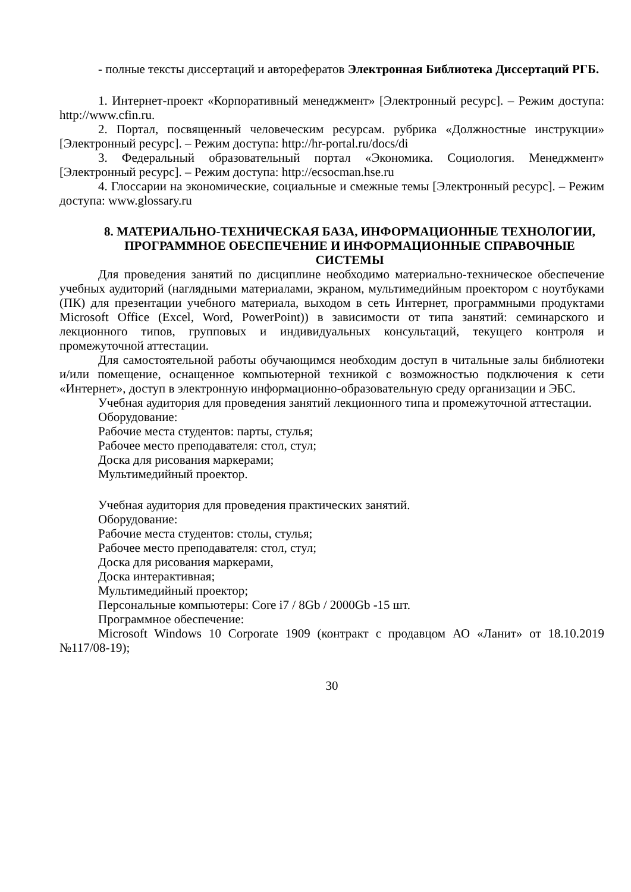- полные тексты диссертаций и авторефератов Электронная Библиотека Диссертаций РГБ.
1. Интернет-проект «Корпоративный менеджмент» [Электронный ресурс]. – Режим доступа: http://www.cfin.ru.
2. Портал, посвященный человеческим ресурсам. рубрика «Должностные инструкции» [Электронный ресурс]. – Режим доступа: http://hr-portal.ru/docs/di
3. Федеральный образовательный портал «Экономика. Социология. Менеджмент» [Электронный ресурс]. – Режим доступа: http://ecsocman.hse.ru
4. Глоссарии на экономические, социальные и смежные темы [Электронный ресурс]. – Режим доступа: www.glossary.ru
8. МАТЕРИАЛЬНО-ТЕХНИЧЕСКАЯ БАЗА, ИНФОРМАЦИОННЫЕ ТЕХНОЛОГИИ, ПРОГРАММНОЕ ОБЕСПЕЧЕНИЕ И ИНФОРМАЦИОННЫЕ СПРАВОЧНЫЕ СИСТЕМЫ
Для проведения занятий по дисциплине необходимо материально-техническое обеспечение учебных аудиторий (наглядными материалами, экраном, мультимедийным проектором с ноутбуками (ПК) для презентации учебного материала, выходом в сеть Интернет, программными продуктами Microsoft Office (Excel, Word, PowerPoint)) в зависимости от типа занятий: семинарского и лекционного типов, групповых и индивидуальных консультаций, текущего контроля и промежуточной аттестации.
Для самостоятельной работы обучающимся необходим доступ в читальные залы библиотеки и/или помещение, оснащенное компьютерной техникой с возможностью подключения к сети «Интернет», доступ в электронную информационно-образовательную среду организации и ЭБС.
Учебная аудитория для проведения занятий лекционного типа и промежуточной аттестации.
Оборудование:
Рабочие места студентов: парты, стулья;
Рабочее место преподавателя: стол, стул;
Доска для рисования маркерами;
Мультимедийный проектор.
Учебная аудитория для проведения практических занятий.
Оборудование:
Рабочие места студентов: столы, стулья;
Рабочее место преподавателя: стол, стул;
Доска для рисования маркерами,
Доска интерактивная;
Мультимедийный проектор;
Персональные компьютеры: Core i7 / 8Gb / 2000Gb -15 шт.
Программное обеспечение:
Microsoft Windows 10 Corporate 1909 (контракт с продавцом АО «Ланит» от 18.10.2019 №117/08-19);
30